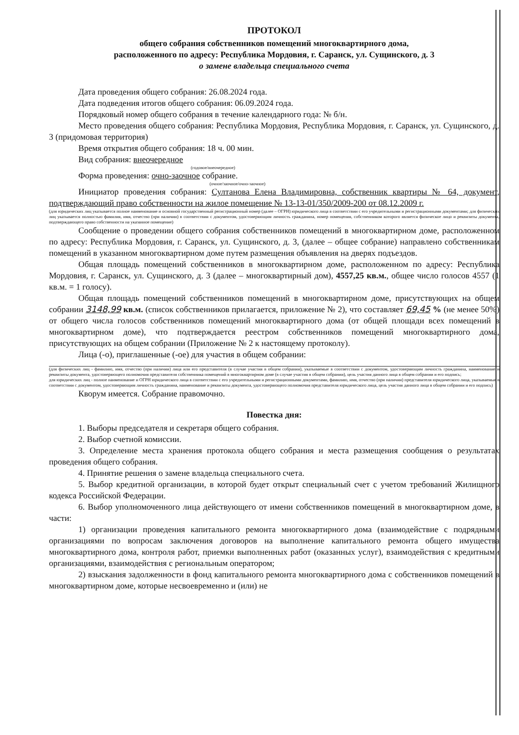ПРОТОКОЛ
общего собрания собственников помещений многоквартирного дома,
расположенного по адресу: Республика Мордовия, г. Саранск, ул. Сущинского, д. 3
о замене владельца специального счета
Дата проведения общего собрания: 26.08.2024 года.
Дата подведения итогов общего собрания: 06.09.2024 года.
Порядковый номер общего собрания в течение календарного года: № б/н.
Место проведения общего собрания: Республика Мордовия, Республика Мордовия, г. Саранск, ул. Сущинского, д. 3 (придомовая территория)
Время открытия общего собрания: 18 ч. 00 мин.
Вид собрания: внеочередное
(годовое/внеочередное)
Форма проведения: очно-заочное собрание.
(очное/заочное/очно-заочное)
Инициатор проведения собрания: Султанова Елена Владимировна, собственник квартиры № 64, документ, подтверждающий право собственности на жилое помещение № 13-13-01/350/2009-200 от 08.12.2009 г.
(для юридических лиц указывается полное наименование и основной государственный регистрационный номер (далее – ОГРН) юридического лица в соответствии с его учредительными и регистрационными документами; для физических лиц указывается полностью фамилия, имя, отчество (при наличии) в соответствии с документом, удостоверяющим личность гражданина, номер помещения, собственником которого является физическое лицо и реквизиты документа, подтверждающего право собственности на указанное помещение)
Сообщение о проведении общего собрания собственников помещений в многоквартирном доме, расположенном по адресу: Республика Мордовия, г. Саранск, ул. Сущинского, д. 3, (далее – общее собрание) направлено собственникам помещений в указанном многоквартирном доме путем размещения объявления на дверях подъездов.
Общая площадь помещений собственников в многоквартирном доме, расположенном по адресу: Республика Мордовия, г. Саранск, ул. Сущинского, д. 3 (далее – многоквартирный дом), 4557,25 кв.м., общее число голосов 4557 (1 кв.м. = 1 голосу).
Общая площадь помещений собственников помещений в многоквартирном доме, присутствующих на общем собрании 3148,99 кв.м. (список собственников прилагается, приложение № 2), что составляет 69,45 % (не менее 50%) от общего числа голосов собственников помещений многоквартирного дома (от общей площади всех помещений в многоквартирном доме), что подтверждается реестром собственников помещений многоквартирного дома, присутствующих на общем собрании (Приложение № 2 к настоящему протоколу).
Лица (-о), приглашенные (-ое) для участия в общем собрании:
(для физических лиц - фамилию, имя, отчество (при наличии) лица или его представителя (в случае участия в общем собрании), указываемые в соответствии с документом, удостоверяющим личность гражданина, наименование и реквизиты документа, удостоверяющего полномочия представителя собственника помещений в многоквартирном доме (в случае участия в общем собрании), цель участия данного лица в общем собрании и его подпись;
для юридических лиц - полное наименование и ОГРН юридического лица в соответствии с его учредительными и регистрационными документами, фамилию, имя, отчество (при наличии) представителя юридического лица, указываемые в соответствии с документом, удостоверяющим личность гражданина, наименование и реквизиты документа, удостоверяющего полномочия представителя юридического лица, цель участия данного лица в общем собрании и его подпись)
Кворум имеется. Собрание правомочно.
Повестка дня:
1. Выборы председателя и секретаря общего собрания.
2. Выбор счетной комиссии.
3. Определение места хранения протокола общего собрания и места размещения сообщения о результатах проведения общего собрания.
4. Принятие решения о замене владельца специального счета.
5. Выбор кредитной организации, в которой будет открыт специальный счет с учетом требований Жилищного кодекса Российской Федерации.
6. Выбор уполномоченного лица действующего от имени собственников помещений в многоквартирном доме, в части:
1) организации проведения капитального ремонта многоквартирного дома (взаимодействие с подрядными организациями по вопросам заключения договоров на выполнение капитального ремонта общего имущества многоквартирного дома, контроля работ, приемки выполненных работ (оказанных услуг), взаимодействия с кредитными организациями, взаимодействия с региональным оператором;
2) взыскания задолженности в фонд капитального ремонта многоквартирного дома с собственников помещений в многоквартирном доме, которые несвоевременно и (или) не